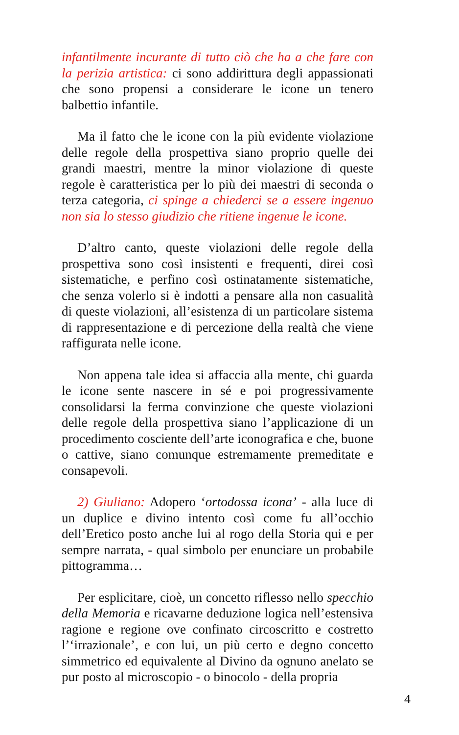infantilmente incurante di tutto ciò che ha a che fare con la perizia artistica: ci sono addirittura degli appassionati che sono propensi a considerare le icone un tenero balbettio infantile.
Ma il fatto che le icone con la più evidente violazione delle regole della prospettiva siano proprio quelle dei grandi maestri, mentre la minor violazione di queste regole è caratteristica per lo più dei maestri di seconda o terza categoria, ci spinge a chiederci se a essere ingenuo non sia lo stesso giudizio che ritiene ingenue le icone.
D’altro canto, queste violazioni delle regole della prospettiva sono così insistenti e frequenti, direi così sistematiche, e perfino così ostinatamente sistematiche, che senza volerlo si è indotti a pensare alla non casualità di queste violazioni, all’esistenza di un particolare sistema di rappresentazione e di percezione della realtà che viene raffigurata nelle icone.
Non appena tale idea si affaccia alla mente, chi guarda le icone sente nascere in sé e poi progressivamente consolidarsi la ferma convinzione che queste violazioni delle regole della prospettiva siano l’applicazione di un procedimento cosciente dell’arte iconografica e che, buone o cattive, siano comunque estremamente premeditate e consapevoli.
2) Giuliano: Adopero ‘ortodossa icona’ - alla luce di un duplice e divino intento così come fu all’occhio dell’Eretico posto anche lui al rogo della Storia qui e per sempre narrata, - qual simbolo per enunciare un probabile pittogramma…
Per esplicitare, cioè, un concetto riflesso nello specchio della Memoria e ricavarne deduzione logica nell’estensiva ragione e regione ove confinato circoscritto e costretto l’‘irrazionale’, e con lui, un più certo e degno concetto simmetrico ed equivalente al Divino da ognuno anelato se pur posto al microscopio - o binocolo - della propria
4